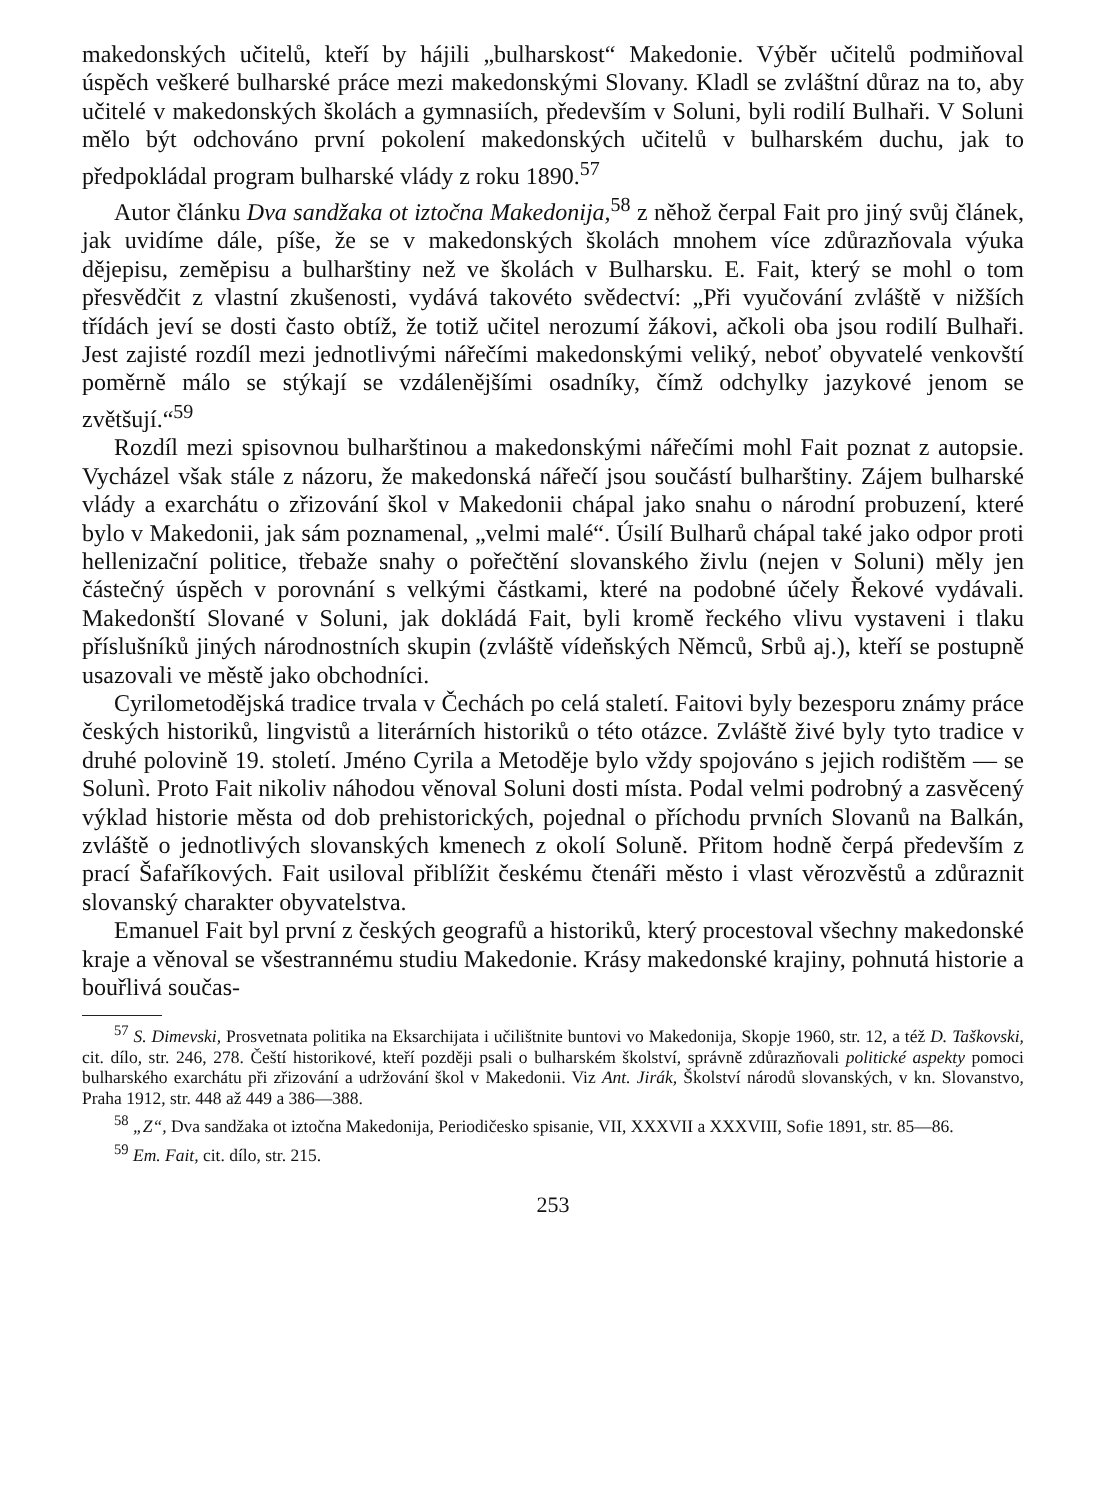makedonských učitelů, kteří by hájili „bulharskost“ Makedonie. Výběr učitelů podmiňoval úspěch veškeré bulharské práce mezi makedonskými Slovany. Kladl se zvláštní důraz na to, aby učitelé v makedonských školách a gymnasiích, především v Soluni, byli rodilí Bulhaři. V Soluni mělo být odchováno první pokolení makedonských učitelů v bulharském duchu, jak to předpokládal program bulharské vlády z roku 1890.<sup>57</sup>
Autor článku Dva sandžaka ot iztočna Makedonija,<sup>58</sup> z něhož čerpal Fait pro jiný svůj článek, jak uvidíme dále, píše, že se v makedonských školách mnohem více zdůrazňovala výuka dějepisu, zeměpisu a bulharštiny než ve školách v Bulharsku. E. Fait, který se mohl o tom přesvědčit z vlastní zkušenosti, vydává takovéto svědectví: „Při vyučování zvláště v nižších třídách jeví se dosti často obtíž, že totiž učitel nerozumí žákovi, ačkoli oba jsou rodilí Bulhaři. Jest zajisté rozdíl mezi jednotlivými nářečími makedonskými veliký, neboť obyvatelé venkovští poměrně málo se stýkají se vzdálenějšími osadníky, čímž odchylky jazykové jenom se zvětšují.“<sup>59</sup>
Rozdíl mezi spisovnou bulharštinou a makedonskými nářečími mohl Fait poznat z autopsie. Vycházel však stále z názoru, že makedonská nářečí jsou součástí bulharštiny. Zájem bulharské vlády a exarchátu o zřizování škol v Makedonii chápal jako snahu o národní probuzení, které bylo v Makedonii, jak sám poznamenal, „velmi malé“. Úsilí Bulharů chápal také jako odpor proti hellenizační politice, třebaže snahy o pořečtění slovanského živlu (nejen v Soluni) měly jen částečný úspěch v porovnání s velkými částkami, které na podobné účely Řekové vydávali. Makedonští Slované v Soluni, jak dokládá Fait, byli kromě řeckého vlivu vystaveni i tlaku příslušníků jiných národnostních skupin (zvláště vídeňských Němců, Srbů aj.), kteří se postupně usazovali ve městě jako obchodníci.
Cyrilometodějská tradice trvala v Čechách po celá staletí. Faitovi byly bezesporu známy práce českých historiků, lingvistů a literárních historiků o této otázce. Zvláště živé byly tyto tradice v druhé polovině 19. století. Jméno Cyrila a Metoděje bylo vždy spojováno s jejich rodištěm — se Solunì. Proto Fait nikoliv náhodou věnoval Soluni dosti místa. Podal velmi podrobný a zasvěcený výklad historie města od dob prehistorických, pojednal o příchodu prvních Slovanů na Balkán, zvláště o jednotlivých slovanských kmenech z okolí Soluně. Přitom hodně čerpá především z prací Šafaříkových. Fait usiloval přiblížit českému čtenáři město i vlast věrozvěstů a zdůraznit slovanský charakter obyvatelstva.
Emanuel Fait byl první z českých geografů a historiků, který procestoval všechny makedonské kraje a věnoval se všestrannému studiu Makedonie. Krásy makedonské krajiny, pohnutá historie a bouřlivá součas-
<sup>57</sup> S. Dimevski, Prosvetnata politika na Eksarchijata i učilištnite buntovi vo Makedonija, Skopje 1960, str. 12, a též D. Taškovski, cit. dílo, str. 246, 278. Čeští historikové, kteří později psali o bulharském školství, správně zdůrazňovali politické aspekty pomoci bulharského exarchátu při zřizování a udržování škol v Makedonii. Viz Ant. Jirák, Školství národů slovanských, v kn. Slovanstvo, Praha 1912, str. 448 až 449 a 386—388.
<sup>58</sup> „Z“, Dva sandžaka ot iztočna Makedonija, Periodičesko spisanie, VII, XXXVII a XXXVIII, Sofie 1891, str. 85—86.
<sup>59</sup> Em. Fait, cit. dílo, str. 215.
253